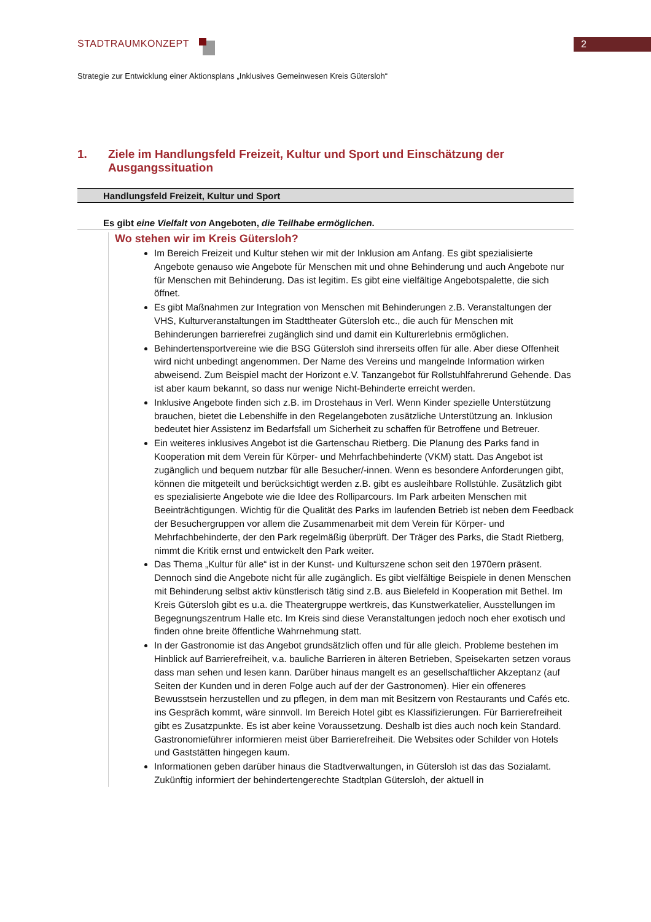2 STADTRAUMKONZEPT
Strategie zur Entwicklung einer Aktionsplans „Inklusives Gemeinwesen Kreis Gütersloh“
1. Ziele im Handlungsfeld Freizeit, Kultur und Sport und Einschätzung der Ausgangssituation
Handlungsfeld Freizeit, Kultur und Sport
Es gibt eine Vielfalt von Angeboten, die Teilhabe ermöglichen.
Wo stehen wir im Kreis Gütersloh?
Im Bereich Freizeit und Kultur stehen wir mit der Inklusion am Anfang. Es gibt spezialisierte Angebote genauso wie Angebote für Menschen mit und ohne Behinderung und auch Angebote nur für Menschen mit Behinderung. Das ist legitim. Es gibt eine vielfältige Angebotspalette, die sich öffnet.
Es gibt Maßnahmen zur Integration von Menschen mit Behinderungen z.B. Veranstaltungen der VHS, Kulturveranstaltungen im Stadttheater Gütersloh etc., die auch für Menschen mit Behinderungen barrierefrei zugänglich sind und damit ein Kulturerlebnis ermöglichen.
Behindertensportvereine wie die BSG Gütersloh sind ihrerseits offen für alle. Aber diese Offenheit wird nicht unbedingt angenommen. Der Name des Vereins und mangelnde Information wirken abweisend. Zum Beispiel macht der Horizont e.V. Tanzangebot für Rollstuhlfahrerund Gehende. Das ist aber kaum bekannt, so dass nur wenige Nicht-Behinderte erreicht werden.
Inklusive Angebote finden sich z.B. im Drostehaus in Verl. Wenn Kinder spezielle Unterstützung brauchen, bietet die Lebenshilfe in den Regelangeboten zusätzliche Unterstützung an. Inklusion bedeutet hier Assistenz im Bedarfsfall um Sicherheit zu schaffen für Betroffene und Betreuer.
Ein weiteres inklusives Angebot ist die Gartenschau Rietberg. Die Planung des Parks fand in Kooperation mit dem Verein für Körper- und Mehrfachbehinderte (VKM) statt. Das Angebot ist zugänglich und bequem nutzbar für alle Besucher/-innen. Wenn es besondere Anforderungen gibt, können die mitgeteilt und berücksichtigt werden z.B. gibt es ausleihbare Rollstühle. Zusätzlich gibt es spezialisierte Angebote wie die Idee des Rolliparcours. Im Park arbeiten Menschen mit Beeinträchtigungen. Wichtig für die Qualität des Parks im laufenden Betrieb ist neben dem Feedback der Besuchergruppen vor allem die Zusammenarbeit mit dem Verein für Körper- und Mehrfachbehinderte, der den Park regelmäßig überprüft. Der Träger des Parks, die Stadt Rietberg, nimmt die Kritik ernst und entwickelt den Park weiter.
Das Thema „Kultur für alle“ ist in der Kunst- und Kulturszene schon seit den 1970ern präsent. Dennoch sind die Angebote nicht für alle zugänglich. Es gibt vielfältige Beispiele in denen Menschen mit Behinderung selbst aktiv künstlerisch tätig sind z.B. aus Bielefeld in Kooperation mit Bethel. Im Kreis Gütersloh gibt es u.a. die Theatergruppe wertkreis, das Kunstwerkatelier, Ausstellungen im Begegnungszentrum Halle etc. Im Kreis sind diese Veranstaltungen jedoch noch eher exotisch und finden ohne breite öffentliche Wahrnehmung statt.
In der Gastronomie ist das Angebot grundsätzlich offen und für alle gleich. Probleme bestehen im Hinblick auf Barrierefreiheit, v.a. bauliche Barrieren in älteren Betrieben, Speisekarten setzen voraus dass man sehen und lesen kann. Darüber hinaus mangelt es an gesellschaftlicher Akzeptanz (auf Seiten der Kunden und in deren Folge auch auf der der Gastronomen). Hier ein offeneres Bewusstsein herzustellen und zu pflegen, in dem man mit Besitzern von Restaurants und Cafés etc. ins Gespräch kommt, wäre sinnvoll. Im Bereich Hotel gibt es Klassifizierungen. Für Barrierefreiheit gibt es Zusatzpunkte. Es ist aber keine Voraussetzung. Deshalb ist dies auch noch kein Standard. Gastronomieführer informieren meist über Barrierefreiheit. Die Websites oder Schilder von Hotels und Gaststätten hingegen kaum.
Informationen geben darüber hinaus die Stadtverwaltungen, in Gütersloh ist das das Sozialamt. Zukünftig informiert der behindertengerechte Stadtplan Gütersloh, der aktuell in